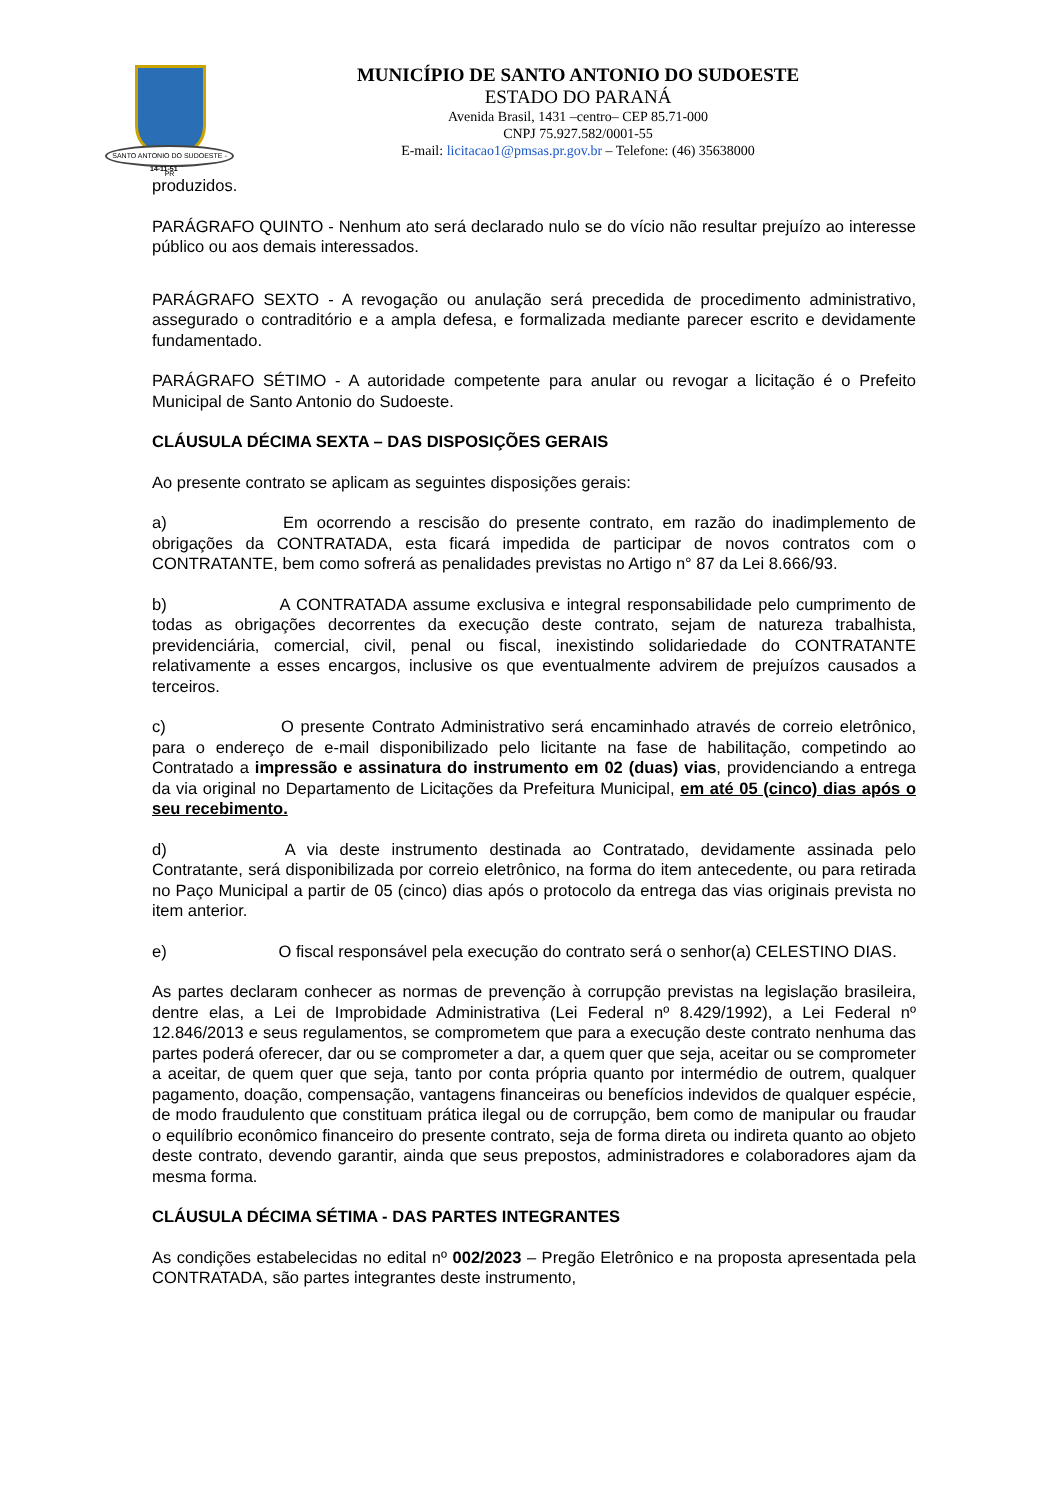SANTO ANTONIO DO SUDOESTE - PR
14-11-51
MUNICÍPIO DE SANTO ANTONIO DO SUDOESTE
ESTADO DO PARANÁ
Avenida Brasil, 1431 –centro– CEP 85.71-000
CNPJ 75.927.582/0001-55
E-mail: licitacao1@pmsas.pr.gov.br – Telefone: (46) 35638000
produzidos.
PARÁGRAFO QUINTO - Nenhum ato será declarado nulo se do vício não resultar prejuízo ao interesse público ou aos demais interessados.
PARÁGRAFO SEXTO - A revogação ou anulação será precedida de procedimento administrativo, assegurado o contraditório e a ampla defesa, e formalizada mediante parecer escrito e devidamente fundamentado.
PARÁGRAFO SÉTIMO - A autoridade competente para anular ou revogar a licitação é o Prefeito Municipal de Santo Antonio do Sudoeste.
CLÁUSULA DÉCIMA SEXTA – DAS DISPOSIÇÕES GERAIS
Ao presente contrato se aplicam as seguintes disposições gerais:
a) Em ocorrendo a rescisão do presente contrato, em razão do inadimplemento de obrigações da CONTRATADA, esta ficará impedida de participar de novos contratos com o CONTRATANTE, bem como sofrerá as penalidades previstas no Artigo n° 87 da Lei 8.666/93.
b) A CONTRATADA assume exclusiva e integral responsabilidade pelo cumprimento de todas as obrigações decorrentes da execução deste contrato, sejam de natureza trabalhista, previdenciária, comercial, civil, penal ou fiscal, inexistindo solidariedade do CONTRATANTE relativamente a esses encargos, inclusive os que eventualmente advirem de prejuízos causados a terceiros.
c) O presente Contrato Administrativo será encaminhado através de correio eletrônico, para o endereço de e-mail disponibilizado pelo licitante na fase de habilitação, competindo ao Contratado a impressão e assinatura do instrumento em 02 (duas) vias, providenciando a entrega da via original no Departamento de Licitações da Prefeitura Municipal, em até 05 (cinco) dias após o seu recebimento.
d) A via deste instrumento destinada ao Contratado, devidamente assinada pelo Contratante, será disponibilizada por correio eletrônico, na forma do item antecedente, ou para retirada no Paço Municipal a partir de 05 (cinco) dias após o protocolo da entrega das vias originais prevista no item anterior.
e) O fiscal responsável pela execução do contrato será o senhor(a) CELESTINO DIAS.
As partes declaram conhecer as normas de prevenção à corrupção previstas na legislação brasileira, dentre elas, a Lei de Improbidade Administrativa (Lei Federal nº 8.429/1992), a Lei Federal nº 12.846/2013 e seus regulamentos, se comprometem que para a execução deste contrato nenhuma das partes poderá oferecer, dar ou se comprometer a dar, a quem quer que seja, aceitar ou se comprometer a aceitar, de quem quer que seja, tanto por conta própria quanto por intermédio de outrem, qualquer pagamento, doação, compensação, vantagens financeiras ou benefícios indevidos de qualquer espécie, de modo fraudulento que constituam prática ilegal ou de corrupção, bem como de manipular ou fraudar o equilíbrio econômico financeiro do presente contrato, seja de forma direta ou indireta quanto ao objeto deste contrato, devendo garantir, ainda que seus prepostos, administradores e colaboradores ajam da mesma forma.
CLÁUSULA DÉCIMA SÉTIMA - DAS PARTES INTEGRANTES
As condições estabelecidas no edital nº 002/2023 – Pregão Eletrônico e na proposta apresentada pela CONTRATADA, são partes integrantes deste instrumento,